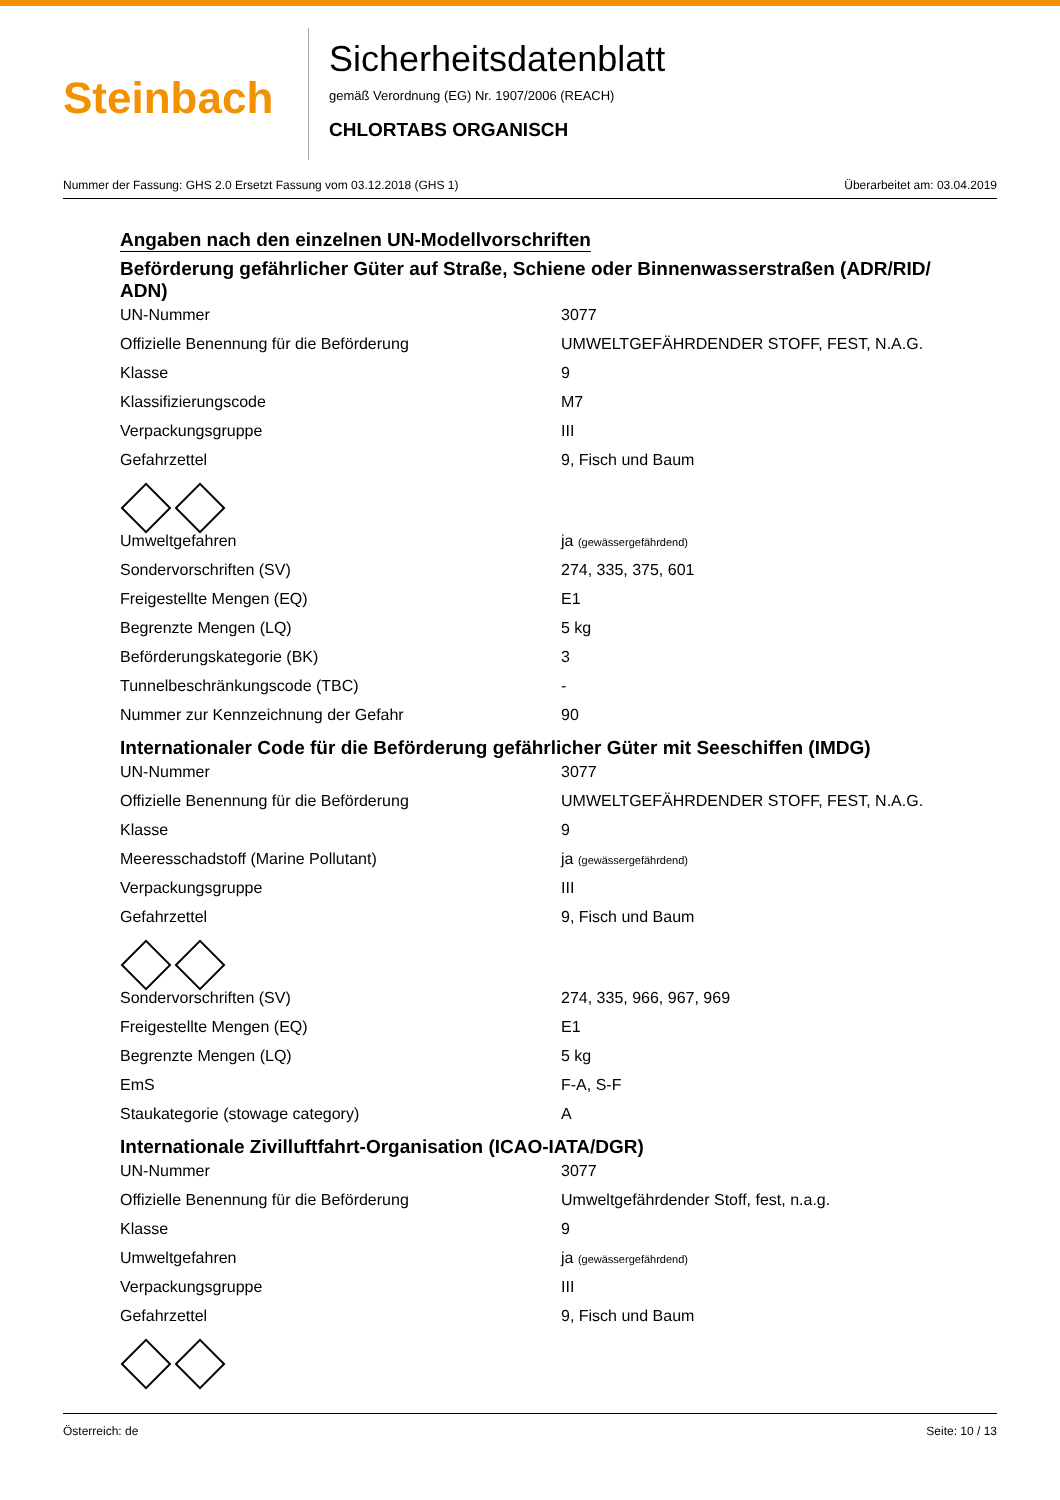Steinbach
Sicherheitsdatenblatt
gemäß Verordnung (EG) Nr. 1907/2006 (REACH)
CHLORTABS ORGANISCH
Nummer der Fassung: GHS 2.0 Ersetzt Fassung vom 03.12.2018 (GHS 1) Überarbeitet am: 03.04.2019
Angaben nach den einzelnen UN-Modellvorschriften
Beförderung gefährlicher Güter auf Straße, Schiene oder Binnenwasserstraßen (ADR/RID/ ADN)
| UN-Nummer | 3077 |
| Offizielle Benennung für die Beförderung | UMWELTGEFÄHRDENDER STOFF, FEST, N.A.G. |
| Klasse | 9 |
| Klassifizierungscode | M7 |
| Verpackungsgruppe | III |
| Gefahrzettel | 9, Fisch und Baum |
| Umweltgefahren | ja (gewässergefährdend) |
| Sondervorschriften (SV) | 274, 335, 375, 601 |
| Freigestellte Mengen (EQ) | E1 |
| Begrenzte Mengen (LQ) | 5 kg |
| Beförderungskategorie (BK) | 3 |
| Tunnelbeschränkungscode (TBC) | - |
| Nummer zur Kennzeichnung der Gefahr | 90 |
Internationaler Code für die Beförderung gefährlicher Güter mit Seeschiffen (IMDG)
| UN-Nummer | 3077 |
| Offizielle Benennung für die Beförderung | UMWELTGEFÄHRDENDER STOFF, FEST, N.A.G. |
| Klasse | 9 |
| Meeresschadstoff (Marine Pollutant) | ja (gewässergefährdend) |
| Verpackungsgruppe | III |
| Gefahrzettel | 9, Fisch und Baum |
| Sondervorschriften (SV) | 274, 335, 966, 967, 969 |
| Freigestellte Mengen (EQ) | E1 |
| Begrenzte Mengen (LQ) | 5 kg |
| EmS | F-A, S-F |
| Staukategorie (stowage category) | A |
Internationale Zivilluftfahrt-Organisation (ICAO-IATA/DGR)
| UN-Nummer | 3077 |
| Offizielle Benennung für die Beförderung | Umweltgefährdender Stoff, fest, n.a.g. |
| Klasse | 9 |
| Umweltgefahren | ja (gewässergefährdend) |
| Verpackungsgruppe | III |
| Gefahrzettel | 9, Fisch und Baum |
Österreich: de Seite: 10 / 13